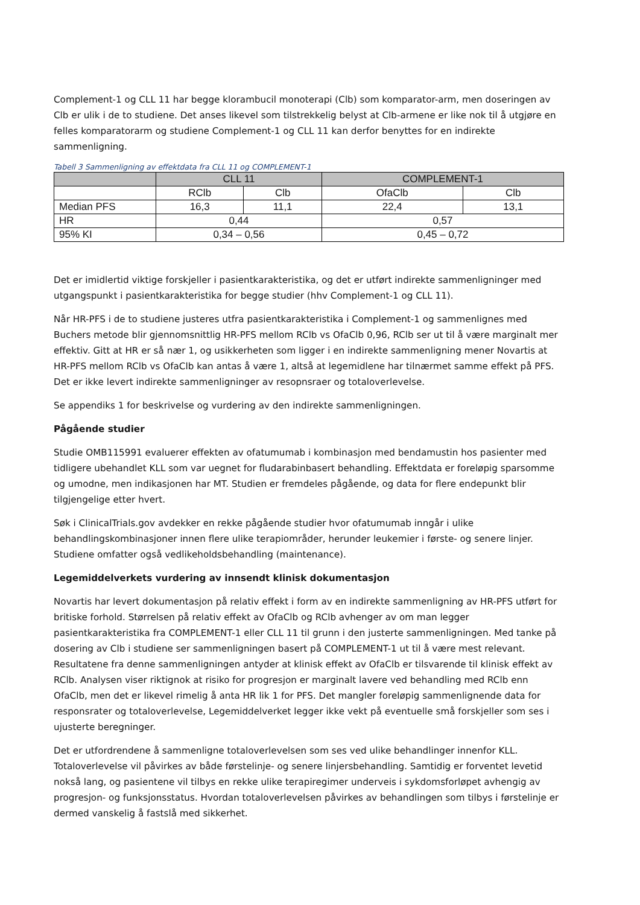Complement-1 og CLL 11 har begge klorambucil monoterapi (Clb) som komparator-arm, men doseringen av Clb er ulik i de to studiene. Det anses likevel som tilstrekkelig belyst at Clb-armene er like nok til å utgjøre en felles komparatorarm og studiene Complement-1 og CLL 11 kan derfor benyttes for en indirekte sammenligning.
Tabell 3 Sammenligning av effektdata fra CLL 11 og COMPLEMENT-1
| | CLL 11 | | COMPLEMENT-1 | |
| --- | --- | --- | --- | --- |
| | RClb | Clb | OfaClb | Clb |
| Median PFS | 16,3 | 11,1 | 22,4 | 13,1 |
| HR | 0,44 | | 0,57 | |
| 95% KI | 0,34 – 0,56 | | 0,45 – 0,72 | |
Det er imidlertid viktige forskjeller i pasientkarakteristika, og det er utført indirekte sammenligninger med utgangspunkt i pasientkarakteristika for begge studier (hhv Complement-1 og CLL 11).
Når HR-PFS i de to studiene justeres utfra pasientkarakteristika i Complement-1 og sammenlignes med Buchers metode blir gjennomsnittlig HR-PFS mellom RClb vs OfaClb 0,96, RClb ser ut til å være marginalt mer effektiv. Gitt at HR er så nær 1, og usikkerheten som ligger i en indirekte sammenligning mener Novartis at HR-PFS mellom RClb vs OfaClb kan antas å være 1, altså at legemidlene har tilnærmet samme effekt på PFS. Det er ikke levert indirekte sammenligninger av resopnsraer og totaloverlevelse.
Se appendiks 1 for beskrivelse og vurdering av den indirekte sammenligningen.
Pågående studier
Studie OMB115991 evaluerer effekten av ofatumumab i kombinasjon med bendamustin hos pasienter med tidligere ubehandlet KLL som var uegnet for fludarabinbasert behandling. Effektdata er foreløpig sparsomme og umodne, men indikasjonen har MT. Studien er fremdeles pågående, og data for flere endepunkt blir tilgjengelige etter hvert.
Søk i ClinicalTrials.gov avdekker en rekke pågående studier hvor ofatumumab inngår i ulike behandlingskombinasjoner innen flere ulike terapiområder, herunder leukemier i første- og senere linjer. Studiene omfatter også vedlikeholdsbehandling (maintenance).
Legemiddelverkets vurdering av innsendt klinisk dokumentasjon
Novartis har levert dokumentasjon på relativ effekt i form av en indirekte sammenligning av HR-PFS utført for britiske forhold. Størrelsen på relativ effekt av OfaClb og RClb avhenger av om man legger pasientkarakteristika fra COMPLEMENT-1 eller CLL 11 til grunn i den justerte sammenligningen. Med tanke på dosering av Clb i studiene ser sammenligningen basert på COMPLEMENT-1 ut til å være mest relevant. Resultatene fra denne sammenligningen antyder at klinisk effekt av OfaClb er tilsvarende til klinisk effekt av RClb. Analysen viser riktignok at risiko for progresjon er marginalt lavere ved behandling med RClb enn OfaClb, men det er likevel rimelig å anta HR lik 1 for PFS. Det mangler foreløpig sammenlignende data for responsrater og totaloverlevelse, Legemiddelverket legger ikke vekt på eventuelle små forskjeller som ses i ujusterte beregninger.
Det er utfordrendene å sammenligne totaloverlevelsen som ses ved ulike behandlinger innenfor KLL. Totaloverlevelse vil påvirkes av både førstelinje- og senere linjersbehandling. Samtidig er forventet levetid nokså lang, og pasientene vil tilbys en rekke ulike terapiregimer underveis i sykdomsforløpet avhengig av progresjon- og funksjonsstatus. Hvordan totaloverlevelsen påvirkes av behandlingen som tilbys i førstelinje er dermed vanskelig å fastslå med sikkerhet.